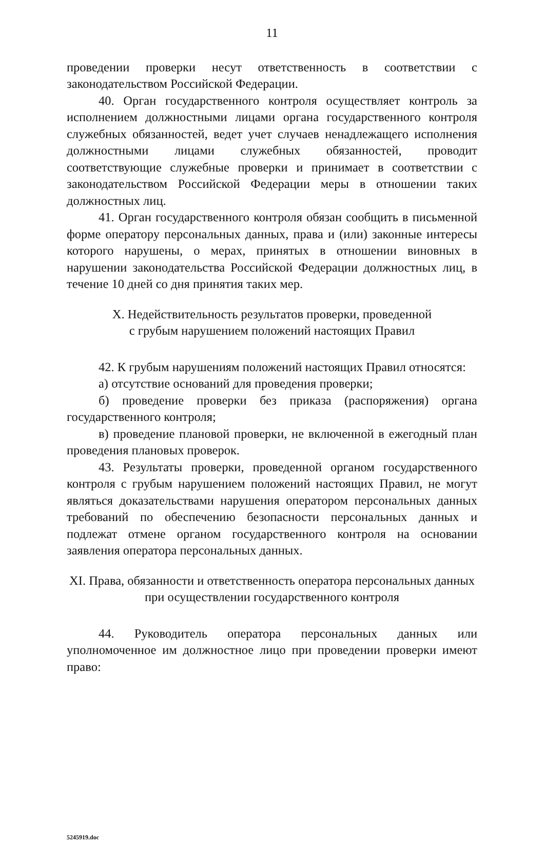11
проведении проверки несут ответственность в соответствии с законодательством Российской Федерации.
40. Орган государственного контроля осуществляет контроль за исполнением должностными лицами органа государственного контроля служебных обязанностей, ведет учет случаев ненадлежащего исполнения должностными лицами служебных обязанностей, проводит соответствующие служебные проверки и принимает в соответствии с законодательством Российской Федерации меры в отношении таких должностных лиц.
41. Орган государственного контроля обязан сообщить в письменной форме оператору персональных данных, права и (или) законные интересы которого нарушены, о мерах, принятых в отношении виновных в нарушении законодательства Российской Федерации должностных лиц, в течение 10 дней со дня принятия таких мер.
X. Недействительность результатов проверки, проведенной
с грубым нарушением положений настоящих Правил
42. К грубым нарушениям положений настоящих Правил относятся:
а) отсутствие оснований для проведения проверки;
б) проведение проверки без приказа (распоряжения) органа государственного контроля;
в) проведение плановой проверки, не включенной в ежегодный план проведения плановых проверок.
43. Результаты проверки, проведенной органом государственного контроля с грубым нарушением положений настоящих Правил, не могут являться доказательствами нарушения оператором персональных данных требований по обеспечению безопасности персональных данных и подлежат отмене органом государственного контроля на основании заявления оператора персональных данных.
XI. Права, обязанности и ответственность оператора персональных данных
при осуществлении государственного контроля
44. Руководитель оператора персональных данных или уполномоченное им должностное лицо при проведении проверки имеют право:
5245919.doc